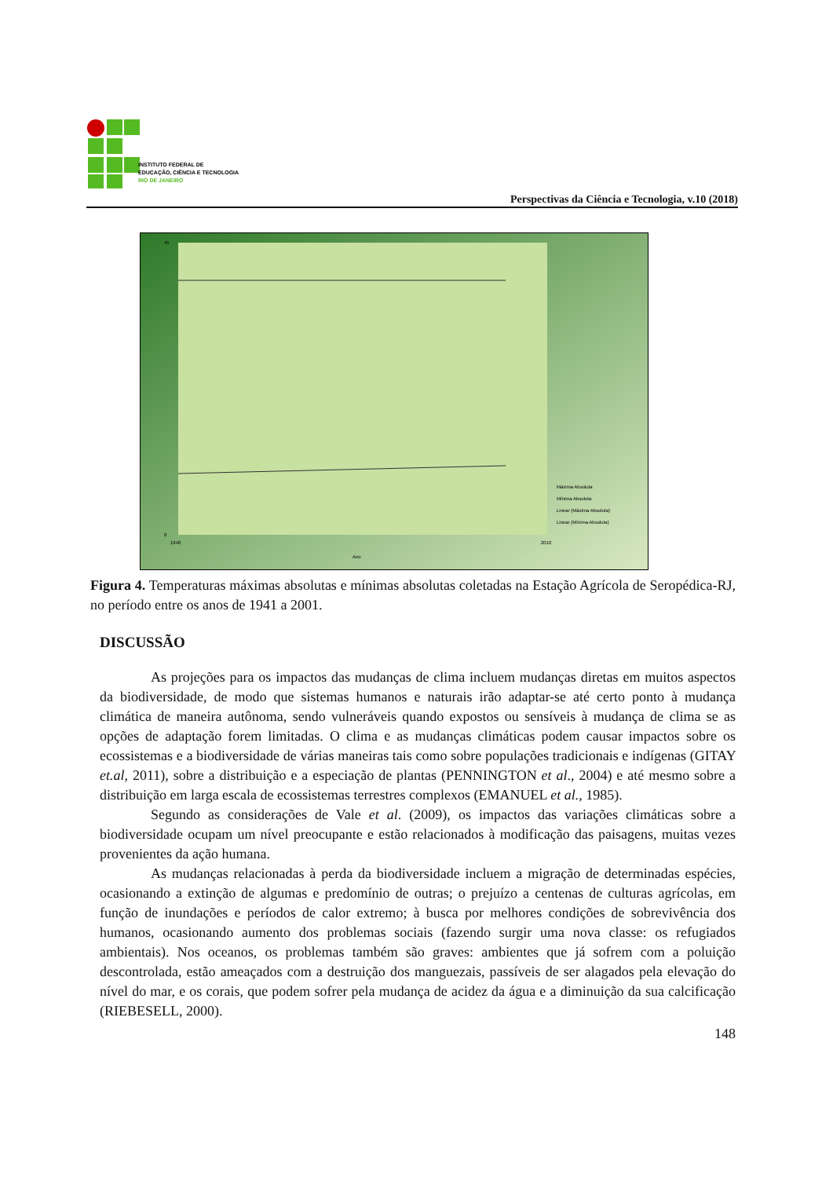INSTITUTO FEDERAL DE
EDUCAÇÃO, CIÊNCIA E TECNOLOGIA
RIO DE JANEIRO
Perspectivas da Ciência e Tecnologia, v.10 (2018)
45
0
1940
2010
Ano
Máxima Absoluta
Mínima Absoluta
Linear (Máxima Absoluta)
Linear (Mínima Absoluta)
Figura 4. Temperaturas máximas absolutas e mínimas absolutas coletadas na Estação Agrícola de Seropédica-RJ, no período entre os anos de 1941 a 2001.
DISCUSSÃO
As projeções para os impactos das mudanças de clima incluem mudanças diretas em muitos aspectos da biodiversidade, de modo que sistemas humanos e naturais irão adaptar-se até certo ponto à mudança climática de maneira autônoma, sendo vulneráveis quando expostos ou sensíveis à mudança de clima se as opções de adaptação forem limitadas. O clima e as mudanças climáticas podem causar impactos sobre os ecossistemas e a biodiversidade de várias maneiras tais como sobre populações tradicionais e indígenas (GITAY et.al, 2011), sobre a distribuição e a especiação de plantas (PENNINGTON et al., 2004) e até mesmo sobre a distribuição em larga escala de ecossistemas terrestres complexos (EMANUEL et al., 1985).
Segundo as considerações de Vale et al. (2009), os impactos das variações climáticas sobre a biodiversidade ocupam um nível preocupante e estão relacionados à modificação das paisagens, muitas vezes provenientes da ação humana.
As mudanças relacionadas à perda da biodiversidade incluem a migração de determinadas espécies, ocasionando a extinção de algumas e predomínio de outras; o prejuízo a centenas de culturas agrícolas, em função de inundações e períodos de calor extremo; à busca por melhores condições de sobrevivência dos humanos, ocasionando aumento dos problemas sociais (fazendo surgir uma nova classe: os refugiados ambientais). Nos oceanos, os problemas também são graves: ambientes que já sofrem com a poluição descontrolada, estão ameaçados com a destruição dos manguezais, passíveis de ser alagados pela elevação do nível do mar, e os corais, que podem sofrer pela mudança de acidez da água e a diminuição da sua calcificação (RIEBESELL, 2000).
148